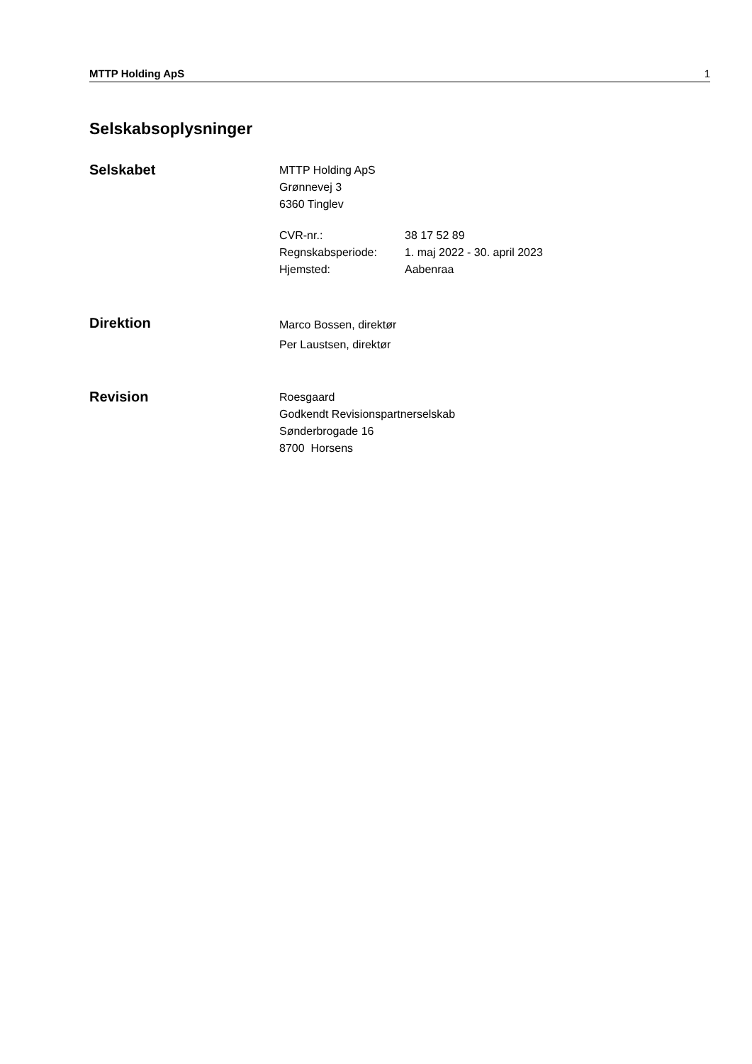MTTP Holding ApS 1
Selskabsoplysninger
Selskabet
MTTP Holding ApS
Grønnevej 3
6360 Tinglev
| CVR-nr.: | 38 17 52 89 |
| Regnskabsperiode: | 1. maj 2022 - 30. april 2023 |
| Hjemsted: | Aabenraa |
Direktion
Marco Bossen, direktør
Per Laustsen, direktør
Revision
Roesgaard
Godkendt Revisionspartnerselskab
Sønderbrogade 16
8700 Horsens